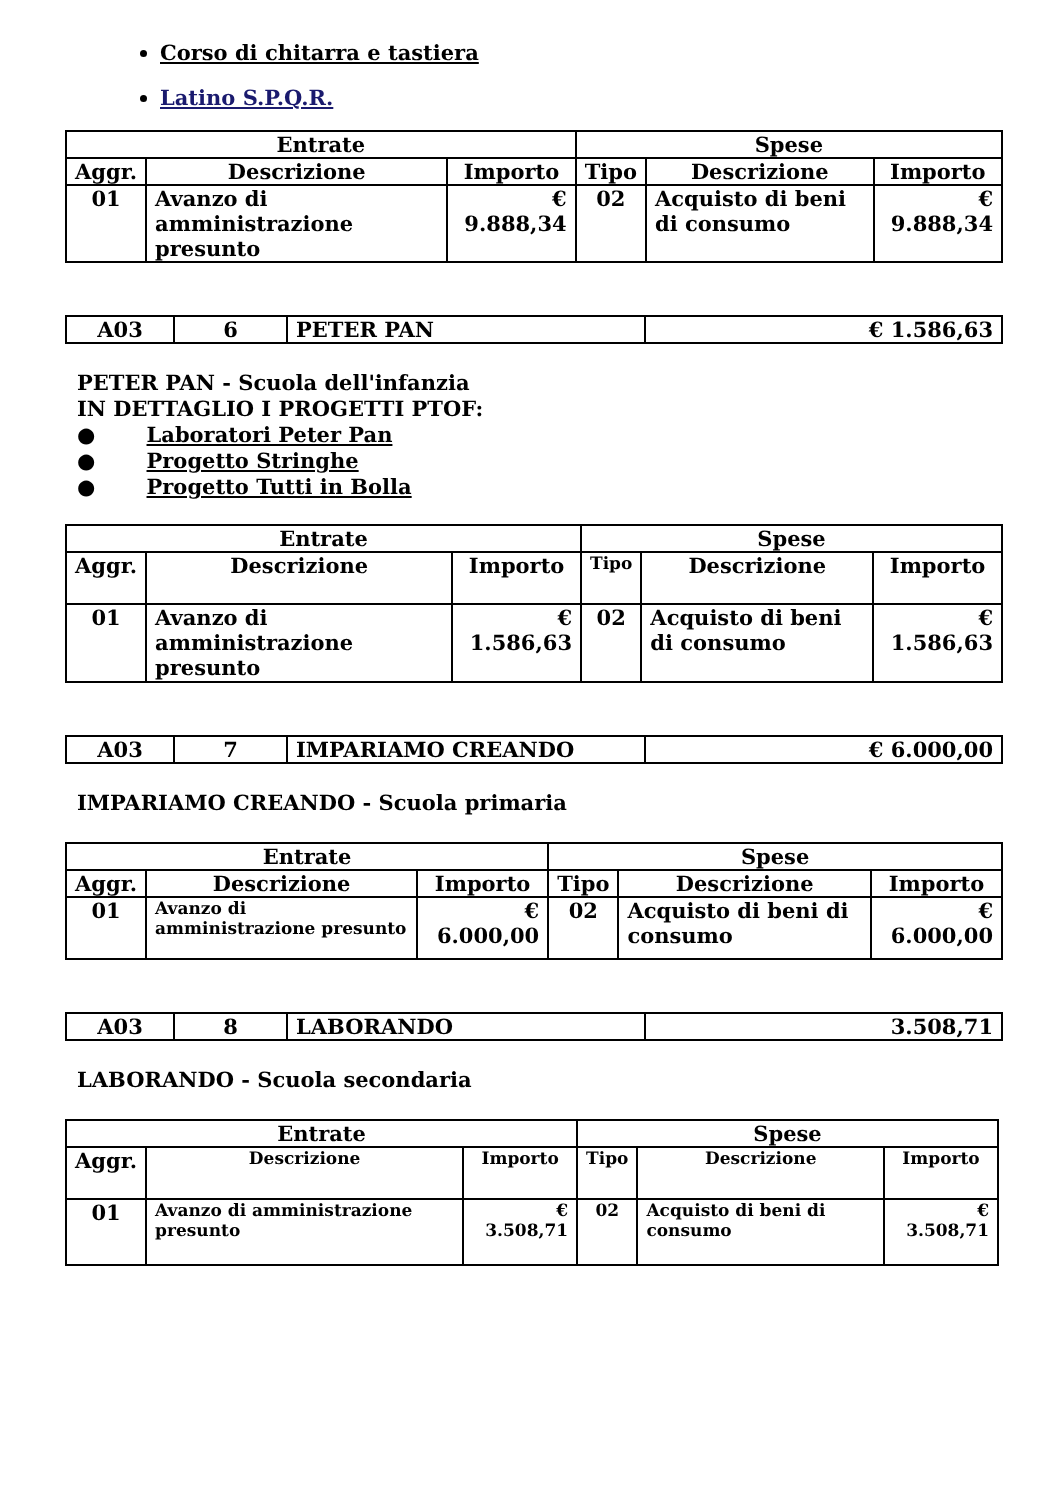Corso di chitarra e tastiera
Latino S.P.Q.R.
| Entrate | | | Spese | | |
| --- | --- | --- | --- | --- | --- |
| Aggr. | Descrizione | Importo | Tipo | Descrizione | Importo |
| 01 | Avanzo di amministrazione presunto | € 9.888,34 | 02 | Acquisto di beni di consumo | € 9.888,34 |
| A03 | 6 | PETER PAN | € 1.586,63 |
PETER PAN - Scuola dell'infanzia
IN DETTAGLIO I PROGETTI PTOF:
● Laboratori Peter Pan
● Progetto Stringhe
● Progetto Tutti in Bolla
| Entrate | | | Spese | | |
| --- | --- | --- | --- | --- | --- |
| Aggr. | Descrizione | Importo | Tipo | Descrizione | Importo |
| 01 | Avanzo di amministrazione presunto | € 1.586,63 | 02 | Acquisto di beni di consumo | € 1.586,63 |
| A03 | 7 | IMPARIAMO CREANDO | € 6.000,00 |
IMPARIAMO CREANDO - Scuola primaria
| Entrate | | | Spese | | |
| --- | --- | --- | --- | --- | --- |
| Aggr. | Descrizione | Importo | Tipo | Descrizione | Importo |
| 01 | Avanzo di amministrazione presunto | € 6.000,00 | 02 | Acquisto di beni di consumo | € 6.000,00 |
| A03 | 8 | LABORANDO | 3.508,71 |
LABORANDO - Scuola secondaria
| Entrate | | | Spese | | |
| --- | --- | --- | --- | --- | --- |
| Aggr. | Descrizione | Importo | Tipo | Descrizione | Importo |
| 01 | Avanzo di amministrazione presunto | € 3.508,71 | 02 | Acquisto di beni di consumo | € 3.508,71 |